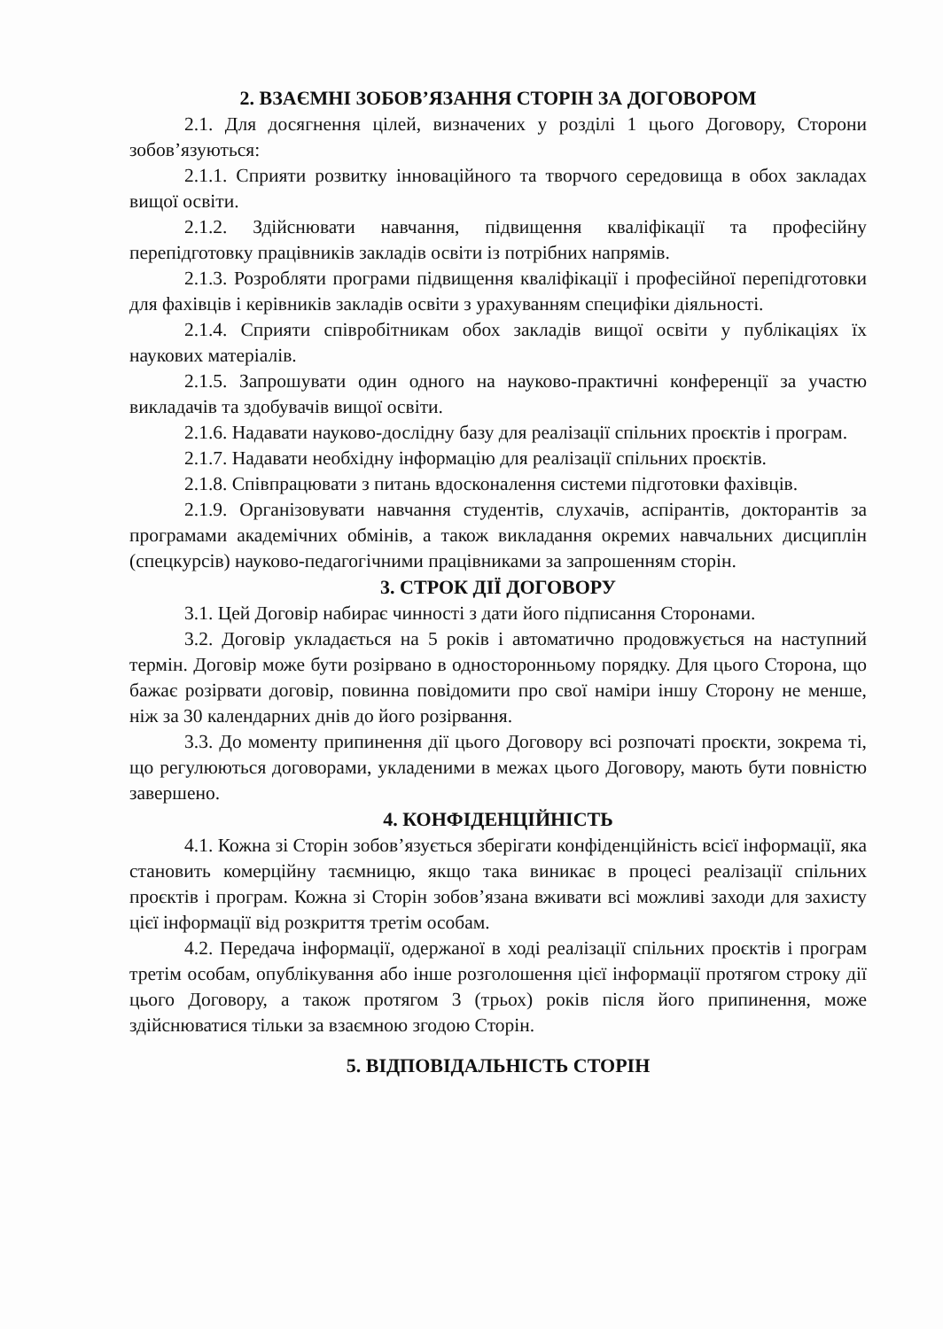2. ВЗАЄМНІ ЗОБОВ’ЯЗАННЯ СТОРІН ЗА ДОГОВОРОМ
2.1. Для досягнення цілей, визначених у розділі 1 цього Договору, Сторони зобов’язуються:
2.1.1. Сприяти розвитку інноваційного та творчого середовища в обох закладах вищої освіти.
2.1.2. Здійснювати навчання, підвищення кваліфікації та професійну перепідготовку працівників закладів освіти із потрібних напрямів.
2.1.3. Розробляти програми підвищення кваліфікації і професійної перепідготовки для фахівців і керівників закладів освіти з урахуванням специфіки діяльності.
2.1.4. Сприяти співробітникам обох закладів вищої освіти у публікаціях їх наукових матеріалів.
2.1.5. Запрошувати один одного на науково-практичні конференції за участю викладачів та здобувачів вищої освіти.
2.1.6. Надавати науково-дослідну базу для реалізації спільних проєктів і програм.
2.1.7. Надавати необхідну інформацію для реалізації спільних проєктів.
2.1.8. Співпрацювати з питань вдосконалення системи підготовки фахівців.
2.1.9. Організовувати навчання студентів, слухачів, аспірантів, докторантів за програмами академічних обмінів, а також викладання окремих навчальних дисциплін (спецкурсів) науково-педагогічними працівниками за запрошенням сторін.
3. СТРОК ДІЇ ДОГОВОРУ
3.1. Цей Договір набирає чинності з дати його підписання Сторонами.
3.2. Договір укладається на 5 років і автоматично продовжується на наступний термін. Договір може бути розірвано в односторонньому порядку. Для цього Сторона, що бажає розірвати договір, повинна повідомити про свої наміри іншу Сторону не менше, ніж за 30 календарних днів до його розірвання.
3.3. До моменту припинення дії цього Договору всі розпочаті проєкти, зокрема ті, що регулюються договорами, укладеними в межах цього Договору, мають бути повністю завершено.
4. КОНФІДЕНЦІЙНІСТЬ
4.1. Кожна зі Сторін зобов’язується зберігати конфіденційність всієї інформації, яка становить комерційну таємницю, якщо така виникає в процесі реалізації спільних проєктів і програм. Кожна зі Сторін зобов’язана вживати всі можливі заходи для захисту цієї інформації від розкриття третім особам.
4.2. Передача інформації, одержаної в ході реалізації спільних проєктів і програм третім особам, опублікування або інше розголошення цієї інформації протягом строку дії цього Договору, а також протягом 3 (трьох) років після його припинення, може здійснюватися тільки за взаємною згодою Сторін.
5. ВІДПОВІДАЛЬНІСТЬ СТОРІН